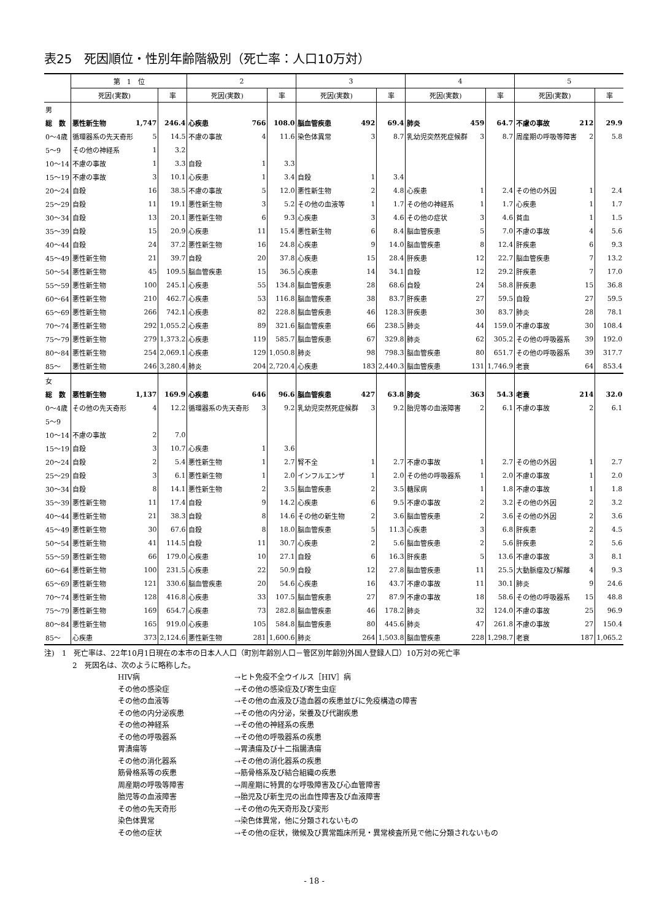表25　死因順位・性別年齢階級別（死亡率：人口10万対）
| | 第 1 位 | | | 2 | | | 3 | | | 4 | | | 5 | | |
| --- | --- | --- | --- | --- | --- | --- | --- | --- | --- | --- | --- | --- | --- | --- | --- |
| | 死因(実数) | | 率 | 死因(実数) | | 率 | 死因(実数) | | 率 | 死因(実数) | | 率 | 死因(実数) | | 率 |
| 男 | | | | | | | | | | | | | | | |
| 総 数 | 悪性新生物 | 1,747 | 246.4 | 心疾患 | 766 | 108.0 | 脳血管疾患 | 492 | 69.4 | 肺炎 | 459 | 64.7 | 不慮の事故 | 212 | 29.9 |
| 0～4歳 | 循環器系の先天奇形 | 5 | 14.5 | 不慮の事故 | 4 | 11.6 | 染色体異常 | 3 | 8.7 | 乳幼児突然死症候群 | 3 | 8.7 | 周産期の呼吸等障害 | 2 | 5.8 |
| 5～9 | その他の神経系 | 1 | 3.2 | | | | | | | | | | | | |
| 10～14 | 不慮の事故 | 1 | 3.3 | 自殺 | 1 | 3.3 | | | | | | | | | |
| 15～19 | 不慮の事故 | 3 | 10.1 | 心疾患 | 1 | 3.4 | 自殺 | 1 | 3.4 | | | | | | |
| 20～24 | 自殺 | 16 | 38.5 | 不慮の事故 | 5 | 12.0 | 悪性新生物 | 2 | 4.8 | 心疾患 | 1 | 2.4 | その他の外因 | 1 | 2.4 |
| 25～29 | 自殺 | 11 | 19.1 | 悪性新生物 | 3 | 5.2 | その他の血液等 | 1 | 1.7 | その他の神経系 | 1 | 1.7 | 心疾患 | 1 | 1.7 |
| 30～34 | 自殺 | 13 | 20.1 | 悪性新生物 | 6 | 9.3 | 心疾患 | 3 | 4.6 | その他の症状 | 3 | 4.6 | 貧血 | 1 | 1.5 |
| 35～39 | 自殺 | 15 | 20.9 | 心疾患 | 11 | 15.4 | 悪性新生物 | 6 | 8.4 | 脳血管疾患 | 5 | 7.0 | 不慮の事故 | 4 | 5.6 |
| 40～44 | 自殺 | 24 | 37.2 | 悪性新生物 | 16 | 24.8 | 心疾患 | 9 | 14.0 | 脳血管疾患 | 8 | 12.4 | 肝疾患 | 6 | 9.3 |
| 45～49 | 悪性新生物 | 21 | 39.7 | 自殺 | 20 | 37.8 | 心疾患 | 15 | 28.4 | 肝疾患 | 12 | 22.7 | 脳血管疾患 | 7 | 13.2 |
| 50～54 | 悪性新生物 | 45 | 109.5 | 脳血管疾患 | 15 | 36.5 | 心疾患 | 14 | 34.1 | 自殺 | 12 | 29.2 | 肝疾患 | 7 | 17.0 |
| 55～59 | 悪性新生物 | 100 | 245.1 | 心疾患 | 55 | 134.8 | 脳血管疾患 | 28 | 68.6 | 自殺 | 24 | 58.8 | 肝疾患 | 15 | 36.8 |
| 60～64 | 悪性新生物 | 210 | 462.7 | 心疾患 | 53 | 116.8 | 脳血管疾患 | 38 | 83.7 | 肝疾患 | 27 | 59.5 | 自殺 | 27 | 59.5 |
| 65～69 | 悪性新生物 | 266 | 742.1 | 心疾患 | 82 | 228.8 | 脳血管疾患 | 46 | 128.3 | 肝疾患 | 30 | 83.7 | 肺炎 | 28 | 78.1 |
| 70～74 | 悪性新生物 | 292 | 1,055.2 | 心疾患 | 89 | 321.6 | 脳血管疾患 | 66 | 238.5 | 肺炎 | 44 | 159.0 | 不慮の事故 | 30 | 108.4 |
| 75～79 | 悪性新生物 | 279 | 1,373.2 | 心疾患 | 119 | 585.7 | 脳血管疾患 | 67 | 329.8 | 肺炎 | 62 | 305.2 | その他の呼吸器系 | 39 | 192.0 |
| 80～84 | 悪性新生物 | 254 | 2,069.1 | 心疾患 | 129 | 1,050.8 | 肺炎 | 98 | 798.3 | 脳血管疾患 | 80 | 651.7 | その他の呼吸器系 | 39 | 317.7 |
| 85～ | 悪性新生物 | 246 | 3,280.4 | 肺炎 | 204 | 2,720.4 | 心疾患 | 183 | 2,440.3 | 脳血管疾患 | 131 | 1,746.9 | 老衰 | 64 | 853.4 |
| 女 | | | | | | | | | | | | | | | |
| 総 数 | 悪性新生物 | 1,137 | 169.9 | 心疾患 | 646 | 96.6 | 脳血管疾患 | 427 | 63.8 | 肺炎 | 363 | 54.3 | 老衰 | 214 | 32.0 |
| 0～4歳 | その他の先天奇形 | 4 | 12.2 | 循環器系の先天奇形 | 3 | 9.2 | 乳幼児突然死症候群 | 3 | 9.2 | 胎児等の血液障害 | 2 | 6.1 | 不慮の事故 | 2 | 6.1 |
| 5～9 | | | | | | | | | | | | | | | |
| 10～14 | 不慮の事故 | 2 | 7.0 | | | | | | | | | | | | |
| 15～19 | 自殺 | 3 | 10.7 | 心疾患 | 1 | 3.6 | | | | | | | | | |
| 20～24 | 自殺 | 2 | 5.4 | 悪性新生物 | 1 | 2.7 | 腎不全 | 1 | 2.7 | 不慮の事故 | 1 | 2.7 | その他の外因 | 1 | 2.7 |
| 25～29 | 自殺 | 3 | 6.1 | 悪性新生物 | 1 | 2.0 | インフルエンザ | 1 | 2.0 | その他の呼吸器系 | 1 | 2.0 | 不慮の事故 | 1 | 2.0 |
| 30～34 | 自殺 | 8 | 14.1 | 悪性新生物 | 2 | 3.5 | 脳血管疾患 | 2 | 3.5 | 糖尿病 | 1 | 1.8 | 不慮の事故 | 1 | 1.8 |
| 35～39 | 悪性新生物 | 11 | 17.4 | 自殺 | 9 | 14.2 | 心疾患 | 6 | 9.5 | 不慮の事故 | 2 | 3.2 | その他の外因 | 2 | 3.2 |
| 40～44 | 悪性新生物 | 21 | 38.3 | 自殺 | 8 | 14.6 | その他の新生物 | 2 | 3.6 | 脳血管疾患 | 2 | 3.6 | その他の外因 | 2 | 3.6 |
| 45～49 | 悪性新生物 | 30 | 67.6 | 自殺 | 8 | 18.0 | 脳血管疾患 | 5 | 11.3 | 心疾患 | 3 | 6.8 | 肝疾患 | 2 | 4.5 |
| 50～54 | 悪性新生物 | 41 | 114.5 | 自殺 | 11 | 30.7 | 心疾患 | 2 | 5.6 | 脳血管疾患 | 2 | 5.6 | 肝疾患 | 2 | 5.6 |
| 55～59 | 悪性新生物 | 66 | 179.0 | 心疾患 | 10 | 27.1 | 自殺 | 6 | 16.3 | 肝疾患 | 5 | 13.6 | 不慮の事故 | 3 | 8.1 |
| 60～64 | 悪性新生物 | 100 | 231.5 | 心疾患 | 22 | 50.9 | 自殺 | 12 | 27.8 | 脳血管疾患 | 11 | 25.5 | 大動脈瘤及び解離 | 4 | 9.3 |
| 65～69 | 悪性新生物 | 121 | 330.6 | 脳血管疾患 | 20 | 54.6 | 心疾患 | 16 | 43.7 | 不慮の事故 | 11 | 30.1 | 肺炎 | 9 | 24.6 |
| 70～74 | 悪性新生物 | 128 | 416.8 | 心疾患 | 33 | 107.5 | 脳血管疾患 | 27 | 87.9 | 不慮の事故 | 18 | 58.6 | その他の呼吸器系 | 15 | 48.8 |
| 75～79 | 悪性新生物 | 169 | 654.7 | 心疾患 | 73 | 282.8 | 脳血管疾患 | 46 | 178.2 | 肺炎 | 32 | 124.0 | 不慮の事故 | 25 | 96.9 |
| 80～84 | 悪性新生物 | 165 | 919.0 | 心疾患 | 105 | 584.8 | 脳血管疾患 | 80 | 445.6 | 肺炎 | 47 | 261.8 | 不慮の事故 | 27 | 150.4 |
| 85～ | 心疾患 | 373 | 2,124.6 | 悪性新生物 | 281 | 1,600.6 | 肺炎 | 264 | 1,503.8 | 脳血管疾患 | 228 | 1,298.7 | 老衰 | 187 | 1,065.2 |
注)　1　死亡率は、22年10月1日現在の本市の日本人人口（町別年齢別人口－管区別年齢別外国人登録人口）10万対の死亡率
2　死因名は、次のように略称した。
HIV病 →ヒト免疫不全ウイルス［HIV］病 その他の感染症 →その他の感染症及び寄生虫症 その他の血液等 →その他の血液及び造血器の疾患並びに免疫構造の障害 その他の内分泌疾患 →その他の内分泌，栄養及び代謝疾患 その他の神経系 →その他の神経系の疾患 その他の呼吸器系 →その他の呼吸器系の疾患 胃潰瘍等 →胃潰瘍及び十二指腸潰瘍 その他の消化器系 →その他の消化器系の疾患 筋骨格系等の疾患 →筋骨格系及び結合組織の疾患 周産期の呼吸等障害 →周産期に特異的な呼吸障害及び心血管障害 胎児等の血液障害 →胎児及び新生児の出血性障害及び血液障害 その他の先天奇形 →その他の先天奇形及び変形 染色体異常 →染色体異常，他に分類されないもの その他の症状 →その他の症状，徴候及び異常臨床所見・異常検査所見で他に分類されないもの
- 18 -